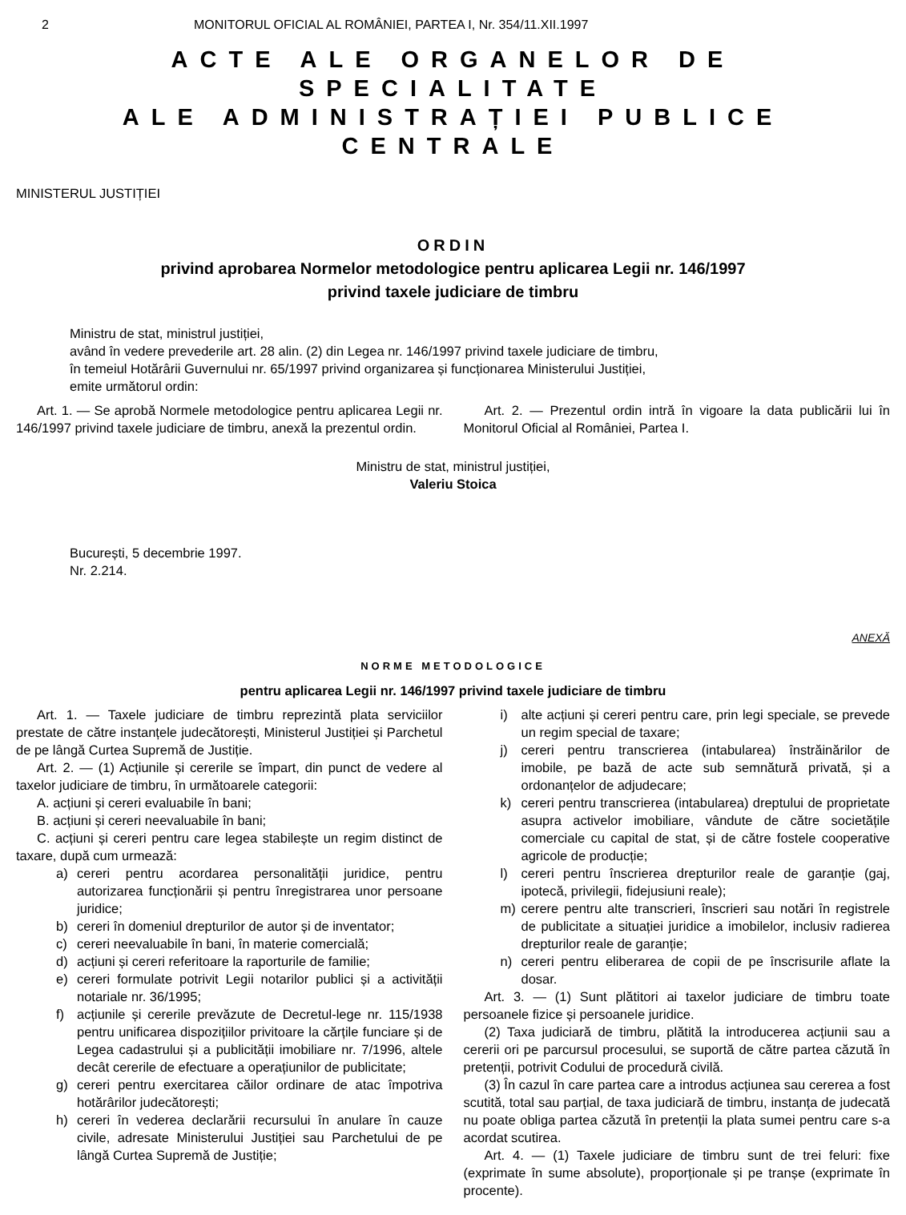2 MONITORUL OFICIAL AL ROMÂNIEI, PARTEA I, Nr. 354/11.XII.1997
ACTE ALE ORGANELOR DE SPECIALITATE
ALE ADMINISTRAȚIEI PUBLICE CENTRALE
MINISTERUL JUSTIȚIEI
ORDIN
privind aprobarea Normelor metodologice pentru aplicarea Legii nr. 146/1997
privind taxele judiciare de timbru
Ministru de stat, ministrul justiției,
având în vedere prevederile art. 28 alin. (2) din Legea nr. 146/1997 privind taxele judiciare de timbru,
în temeiul Hotărârii Guvernului nr. 65/1997 privind organizarea și funcționarea Ministerului Justiției,
emite următorul ordin:
Art. 1. — Se aprobă Normele metodologice pentru aplicarea Legii nr. 146/1997 privind taxele judiciare de timbru, anexă la prezentul ordin.
Art. 2. — Prezentul ordin intră în vigoare la data publicării lui în Monitorul Oficial al României, Partea I.
Ministru de stat, ministrul justiției,
Valeriu Stoica
București, 5 decembrie 1997.
Nr. 2.214.
ANEXĂ
NORME METODOLOGICE
pentru aplicarea Legii nr. 146/1997 privind taxele judiciare de timbru
Art. 1. — Taxele judiciare de timbru reprezintă plata serviciilor prestate de către instanțele judecătorești, Ministerul Justiției și Parchetul de pe lângă Curtea Supremă de Justiție.
Art. 2. — (1) Acțiunile și cererile se împart, din punct de vedere al taxelor judiciare de timbru, în următoarele categorii:
A. acțiuni și cereri evaluabile în bani;
B. acțiuni și cereri neevaluabile în bani;
C. acțiuni și cereri pentru care legea stabilește un regim distinct de taxare, după cum urmează:
a) cereri pentru acordarea personalității juridice, pentru autorizarea funcționării și pentru înregistrarea unor persoane juridice;
b) cereri în domeniul drepturilor de autor și de inventator;
c) cereri neevaluabile în bani, în materie comercială;
d) acțiuni și cereri referitoare la raporturile de familie;
e) cereri formulate potrivit Legii notarilor publici și a activității notariale nr. 36/1995;
f) acțiunile și cererile prevăzute de Decretul-lege nr. 115/1938 pentru unificarea dispozițiilor privitoare la cărțile funciare și de Legea cadastrului și a publicității imobiliare nr. 7/1996, altele decât cererile de efectuare a operațiunilor de publicitate;
g) cereri pentru exercitarea căilor ordinare de atac împotriva hotărârilor judecătorești;
h) cereri în vederea declarării recursului în anulare în cauze civile, adresate Ministerului Justiției sau Parchetului de pe lângă Curtea Supremă de Justiție;
i) alte acțiuni și cereri pentru care, prin legi speciale, se prevede un regim special de taxare;
j) cereri pentru transcrierea (intabularea) înstrăinărilor de imobile, pe bază de acte sub semnătură privată, și a ordonanțelor de adjudecare;
k) cereri pentru transcrierea (intabularea) dreptului de proprietate asupra activelor imobiliare, vândute de către societățile comerciale cu capital de stat, și de către fostele cooperative agricole de producție;
l) cereri pentru înscrierea drepturilor reale de garanție (gaj, ipotecă, privilegii, fidejusiuni reale);
m) cerere pentru alte transcrieri, înscrieri sau notări în registrele de publicitate a situației juridice a imobilelor, inclusiv radierea drepturilor reale de garanție;
n) cereri pentru eliberarea de copii de pe înscrisurile aflate la dosar.
Art. 3. — (1) Sunt plătitori ai taxelor judiciare de timbru toate persoanele fizice și persoanele juridice.
(2) Taxa judiciară de timbru, plătită la introducerea acțiunii sau a cererii ori pe parcursul procesului, se suportă de către partea căzută în pretenții, potrivit Codului de procedură civilă.
(3) În cazul în care partea care a introdus acțiunea sau cererea a fost scutită, total sau parțial, de taxa judiciară de timbru, instanța de judecată nu poate obliga partea căzută în pretenții la plata sumei pentru care s-a acordat scutirea.
Art. 4. — (1) Taxele judiciare de timbru sunt de trei feluri: fixe (exprimate în sume absolute), proporționale și pe tranșe (exprimate în procente).